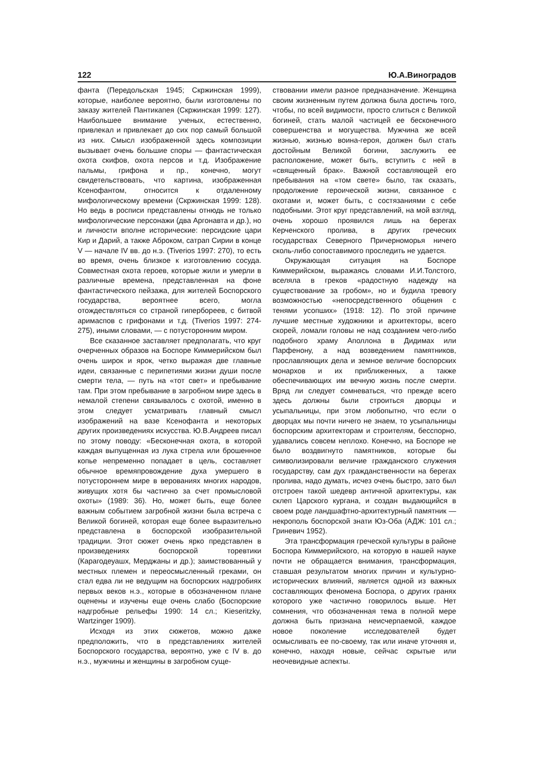122 Ю.А.Виноградов
фанта (Передольская 1945; Скржинская 1999), которые, наиболее вероятно, были изготовлены по заказу жителей Пантикапея (Скржинская 1999: 127). Наибольшее внимание ученых, естественно, привлекал и привлекает до сих пор самый большой из них. Смысл изображенной здесь композиции вызывает очень большие споры — фантастическая охота скифов, охота персов и т.д. Изображение пальмы, грифона и пр., конечно, могут свидетельствовать, что картина, изображенная Ксенофантом, относится к отдаленному мифологическому времени (Скржинская 1999: 128). Но ведь в росписи представлены отнюдь не только мифологические персонажи (два Аргонавта и др.), но и личности вполне исторические: персидские цари Кир и Дарий, а также Аброком, сатрап Сирии в конце V — начале IV вв. до н.э. (Tiverios 1997: 270), то есть во время, очень близкое к изготовлению сосуда. Совместная охота героев, которые жили и умерли в различные времена, представленная на фоне фантастического пейзажа, для жителей Боспорского государства, вероятнее всего, могла отождествляться со страной гипербореев, с битвой аримаспов с грифонами и т.д. (Tiverios 1997: 274-275), иными словами, — с потусторонним миром.
Все сказанное заставляет предполагать, что круг очерченных образов на Боспоре Киммерийском был очень широк и ярок, четко выражая две главные идеи, связанные с перипетиями жизни души после смерти тела, — путь на «тот свет» и пребывание там. При этом пребывание в загробном мире здесь в немалой степени связывалось с охотой, именно в этом следует усматривать главный смысл изображений на вазе Ксенофанта и некоторых других произведениях искусства. Ю.В.Андреев писал по этому поводу: «Бесконечная охота, в которой каждая выпущенная из лука стрела или брошенное копье непременно попадает в цель, составляет обычное времяпровождение духа умершего в потустороннем мире в верованиях многих народов, живущих хотя бы частично за счет промысловой охоты» (1989: 36). Но, может быть, еще более важным событием загробной жизни была встреча с Великой богиней, которая еще более выразительно представлена в боспорской изобразительной традиции. Этот сюжет очень ярко представлен в произведениях боспорской торевтики (Карагодеуашх, Мерджаны и др.); заимствованный у местных племен и переосмысленный греками, он стал едва ли не ведущим на боспорских надгробиях первых веков н.э., которые в обозначенном плане оценены и изучены еще очень слабо (Боспорские надгробные рельефы 1990: 14 сл.; Kieseritzky, Wartzinger 1909).
Исходя из этих сюжетов, можно даже предположить, что в представлениях жителей Боспорского государства, вероятно, уже с IV в. до н.э., мужчины и женщины в загробном суще-
ствовании имели разное предназначение. Женщина своим жизненным путем должна была достичь того, чтобы, по всей видимости, просто слиться с Великой богиней, стать малой частицей ее бесконечного совершенства и могущества. Мужчина же всей жизнью, жизнью воина-героя, должен был стать достойным Великой богини, заслужить ее расположение, может быть, вступить с ней в «священный брак». Важной составляющей его пребывания на «том свете» было, так сказать, продолжение героической жизни, связанное с охотами и, может быть, с состязаниями с себе подобными. Этот круг представлений, на мой взгляд, очень хорошо проявился лишь на берегах Керченского пролива, в других греческих государствах Северного Причерноморья ничего сколь-либо сопоставимого проследить не удается.
Окружающая ситуация на Боспоре Киммерийском, выражаясь словами И.И.Толстого, вселяла в греков «радостную надежду на существование за гробом», но и будила тревогу возможностью «непосредственного общения с тенями усопших» (1918: 12). По этой причине лучшие местные художники и архитекторы, всего скорей, ломали головы не над созданием чего-либо подобного храму Аполлона в Дидимах или Парфенону, а над возведением памятников, прославляющих дела и земное величие боспорских монархов и их приближенных, а также обеспечивающих им вечную жизнь после смерти. Вряд ли следует сомневаться, что прежде всего здесь должны были строиться дворцы и усыпальницы, при этом любопытно, что если о дворцах мы почти ничего не знаем, то усыпальницы боспорским архитекторам и строителям, бесспорно, удавались совсем неплохо. Конечно, на Боспоре не было воздвигнуто памятников, которые бы символизировали величие гражданского служения государству, сам дух гражданственности на берегах пролива, надо думать, исчез очень быстро, зато был отстроен такой шедевр античной архитектуры, как склеп Царского кургана, и создан выдающийся в своем роде ландшафтно-архитектурный памятник — некрополь боспорской знати Юз-Оба (АДЖ: 101 сл.; Гриневич 1952).
Эта трансформация греческой культуры в районе Боспора Киммерийского, на которую в нашей науке почти не обращается внимания, трансформация, ставшая результатом многих причин и культурно-исторических влияний, является одной из важных составляющих феномена Боспора, о других гранях которого уже частично говорилось выше. Нет сомнения, что обозначенная тема в полной мере должна быть признана неисчерпаемой, каждое новое поколение исследователей будет осмысливать ее по-своему, так или иначе уточняя и, конечно, находя новые, сейчас скрытые или неочевидные аспекты.